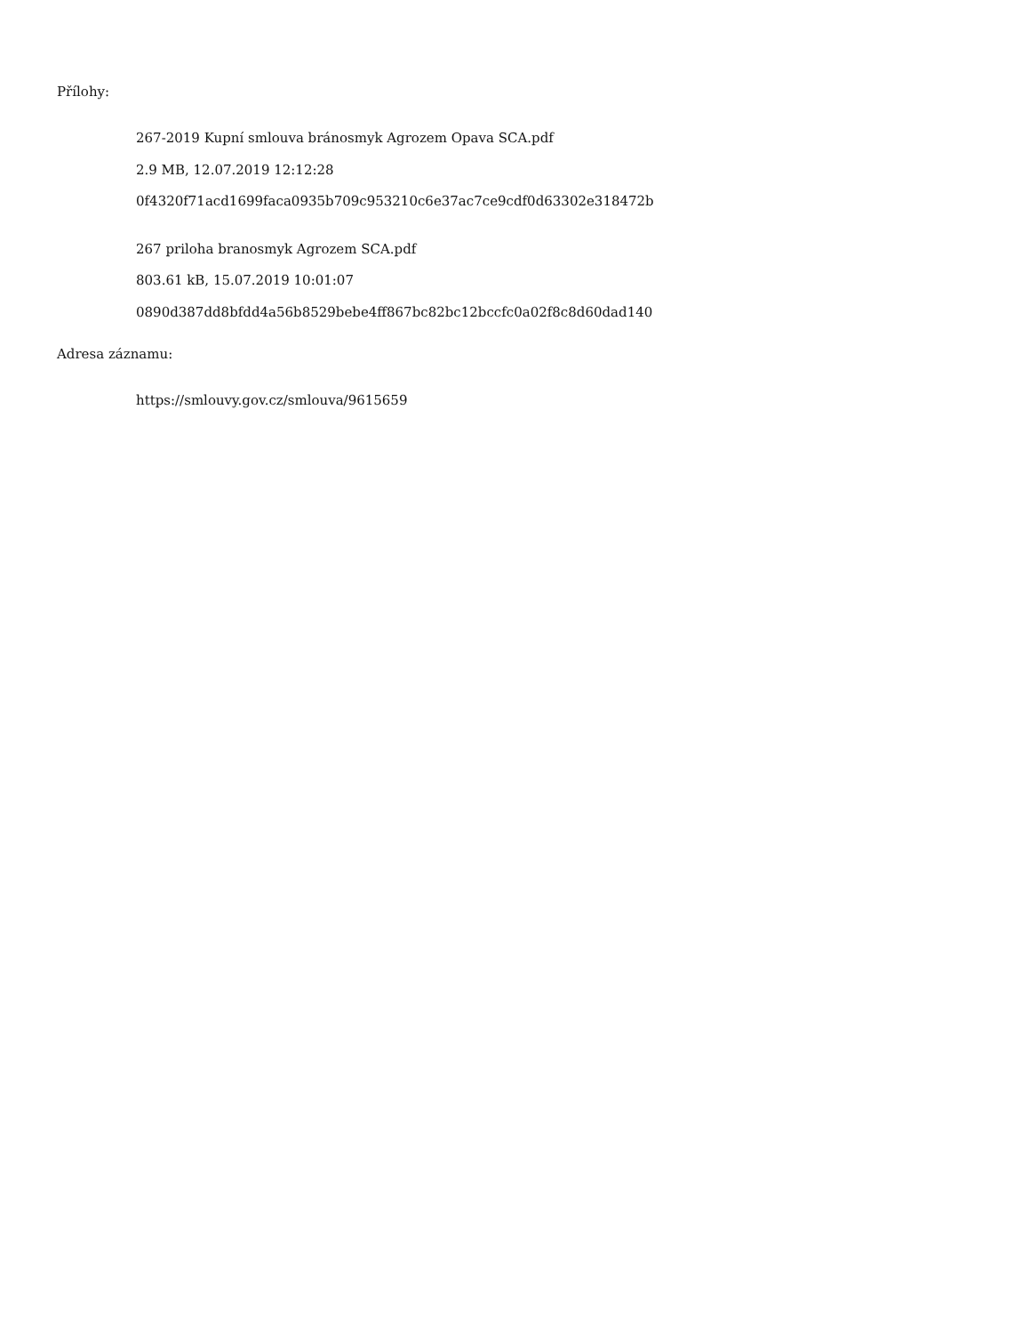Přílohy:
267-2019 Kupní smlouva bránosmyk Agrozem Opava SCA.pdf
2.9 MB, 12.07.2019 12:12:28
0f4320f71acd1699faca0935b709c953210c6e37ac7ce9cdf0d63302e318472b
267 priloha branosmyk Agrozem SCA.pdf
803.61 kB, 15.07.2019 10:01:07
0890d387dd8bfdd4a56b8529bebe4ff867bc82bc12bccfc0a02f8c8d60dad140
Adresa záznamu:
https://smlouvy.gov.cz/smlouva/9615659